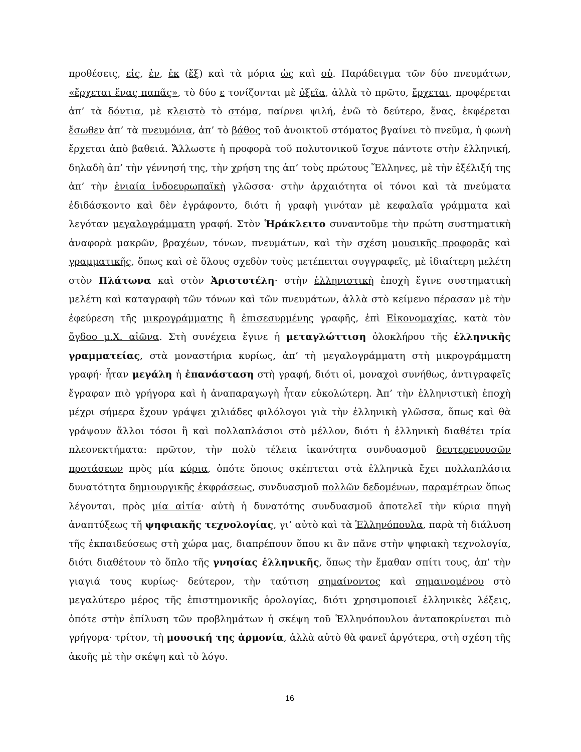προθέσεις, εἰς, ἐν, ἐκ (ἔξ) καὶ τὰ μόρια ὡς καὶ οὐ. Παράδειγμα τῶν δύο πνευμάτων, «ἔρχεται ἕνας παπᾶς», τὸ δύο ε τονίζονται μὲ ὀξεῖα, ἀλλὰ τὸ πρῶτο, ἔρχεται, προφέρεται ἀπ’ τὰ δόντια, μὲ κλειστὸ τὸ στόμα, παίρνει ψιλή, ἐνῶ τὸ δεύτερο, ἕνας, ἐκφέρεται ἔσωθεν ἀπ’ τὰ πνευμόνια, ἀπ’ τὸ βάθος τοῦ ἀνοικτοῦ στόματος βγαίνει τὸ πνεῦμα, ἡ φωνὴ ἔρχεται ἀπὸ βαθειά. Ἄλλωστε ἡ προφορὰ τοῦ πολυτονικοῦ ἴσχυε πάντοτε στὴν ἑλληνική, δηλαδὴ ἀπ’ τὴν γέννησή της, τὴν χρήση της ἀπ’ τοὺς πρώτους Ἕλληνες, μὲ τὴν ἐξέλιξή της ἀπ’ τὴν ἑνιαία ἰνδοευρωπαϊκὴ γλῶσσα· στὴν ἀρχαιότητα οἱ τόνοι καὶ τὰ πνεύματα ἐδιδάσκοντο καὶ δὲν ἐγράφοντο, διότι ἡ γραφὴ γινόταν μὲ κεφαλαῖα γράμματα καὶ λεγόταν μεγαλογράμματη γραφή. Στὸν Ἡράκλειτο συναντοῦμε τὴν πρώτη συστηματικὴ ἀναφορὰ μακρῶν, βραχέων, τόνων, πνευμάτων, καὶ τὴν σχέση μουσικῆς προφορᾶς καὶ γραμματικῆς, ὅπως καὶ σὲ ὅλους σχεδὸν τοὺς μετέπειται συγγραφεῖς, μὲ ἰδιαίτερη μελέτη στὸν Πλάτωνα καὶ στὸν Ἀριστοτέλη· στὴν ἑλληνιστικὴ ἐποχὴ ἔγινε συστηματικὴ μελέτη καὶ καταγραφὴ τῶν τόνων καὶ τῶν πνευμάτων, ἀλλὰ στὸ κείμενο πέρασαν μὲ τὴν ἐφεύρεση τῆς μικρογράμματης ἢ ἐπισεσυρμένης γραφῆς, ἐπὶ Εἰκονομαχίας, κατὰ τὸν ὄγδοο μ.Χ. αἰῶνα. Στὴ συνέχεια ἔγινε ἡ μεταγλώττιση ὁλοκλήρου τῆς ἑλληνικῆς γραμματείας, στὰ μοναστήρια κυρίως, ἀπ’ τὴ μεγαλογράμματη στὴ μικρογράμματη γραφή· ἦταν μεγάλη ἡ ἐπανάσταση στὴ γραφή, διότι οἱ, μοναχοὶ συνήθως, ἀντιγραφεῖς ἔγραφαν πιὸ γρήγορα καὶ ἡ ἀναπαραγωγὴ ἦταν εὐκολώτερη. Ἀπ’ τὴν ἑλληνιστικὴ ἐποχὴ μέχρι σήμερα ἔχουν γράψει χιλιάδες φιλόλογοι γιὰ τὴν ἑλληνικὴ γλῶσσα, ὅπως καὶ θὰ γράψουν ἄλλοι τόσοι ἢ καὶ πολλαπλάσιοι στὸ μέλλον, διότι ἡ ἑλληνικὴ διαθέτει τρία πλεονεκτήματα: πρῶτον, τὴν πολὺ τέλεια ἱκανότητα συνδυασμοῦ δευτερευουσῶν προτάσεων πρὸς μία κύρια, ὁπότε ὅποιος σκέπτεται στὰ ἑλληνικὰ ἔχει πολλαπλάσια δυνατότητα δημιουργικῆς ἐκφράσεως, συνδυασμοῦ πολλῶν δεδομένων, παραμέτρων ὅπως λέγονται, πρὸς μία αἰτία· αὐτὴ ἡ δυνατότης συνδυασμοῦ ἀποτελεῖ τὴν κύρια πηγὴ ἀναπτύξεως τῆ ψηφιακῆς τεχνολογίας, γι’ αὐτὸ καὶ τὰ Ἑλληνόπουλα, παρὰ τὴ διάλυση τῆς ἐκπαιδεύσεως στὴ χώρα μας, διαπρέπουν ὅπου κι ἂν πᾶνε στὴν ψηφιακὴ τεχνολογία, διότι διαθέτουν τὸ ὅπλο τῆς γνησίας ἑλληνικῆς, ὅπως τὴν ἔμαθαν σπίτι τους, ἀπ’ τὴν γιαγιά τους κυρίως· δεύτερον, τὴν ταύτιση σημαίνοντος καὶ σημαινομένου στὸ μεγαλύτερο μέρος τῆς ἐπιστημονικῆς ὁρολογίας, διότι χρησιμοποιεῖ ἑλληνικὲς λέξεις, ὁπότε στὴν ἐπίλυση τῶν προβλημάτων ἡ σκέψη τοῦ Ἑλληνόπουλου ἀνταποκρίνεται πιὸ γρήγορα· τρίτον, τὴ μουσική της ἁρμονία, ἀλλὰ αὐτὸ θὰ φανεῖ ἀργότερα, στὴ σχέση τῆς ἀκοῆς μὲ τὴν σκέψη καὶ τὸ λόγο.
16